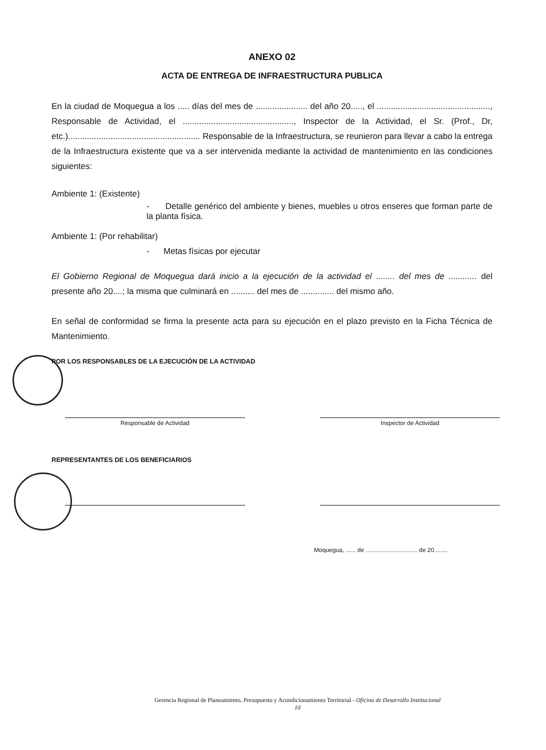ANEXO 02
ACTA DE ENTREGA DE INFRAESTRUCTURA PUBLICA
En la ciudad de Moquegua a los ..... días del mes de ...................... del año 20....., el ................................................, Responsable de Actividad, el ..............................................., Inspector de la Actividad, el Sr. (Prof., Dr, etc.)........................................................ Responsable de la Infraestructura, se reunieron para llevar a cabo la entrega de la Infraestructura existente que va a ser intervenida mediante la actividad de mantenimiento en las condiciones siguientes:
Ambiente 1: (Existente)
- Detalle genérico del ambiente y bienes, muebles u otros enseres que forman parte de la planta física.
Ambiente 1: (Por rehabilitar)
- Metas físicas por ejecutar
El Gobierno Regional de Moquegua dará inicio a la ejecución de la actividad el ........ del mes de ............ del presente año 20....; la misma que culminará en .......... del mes de .............. del mismo año.
En señal de conformidad se firma la presente acta para su ejecución en el plazo previsto en la Ficha Técnica de Mantenimiento.
POR LOS RESPONSABLES DE LA EJECUCIÓN DE LA ACTIVIDAD
Responsable de Actividad Inspector de Actividad
REPRESENTANTES DE LOS BENEFICIARIOS
Moquegua, ...... de ............................... de 20........
Gerencia Regional de Planeamiento, Presupuesto y Acondicionamiento Territorial - Oficina de Desarrollo Institucional
10